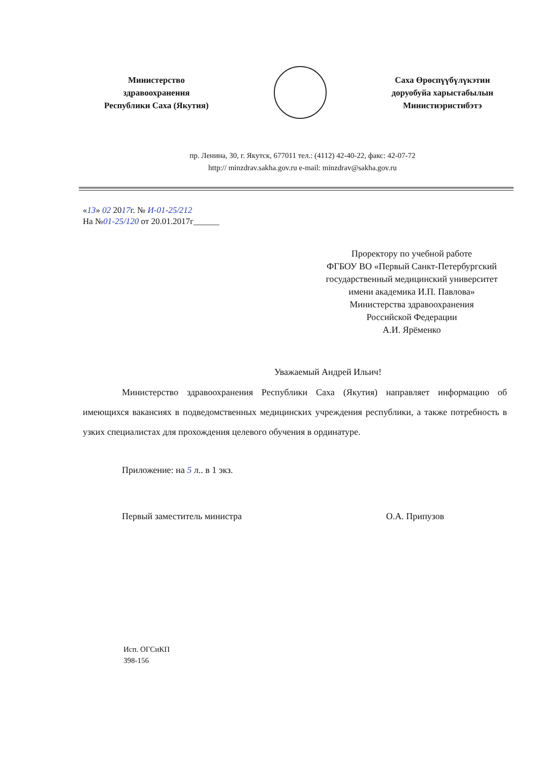Министерство
здравоохранения
Республики Саха (Якутия)
Саха Өрөспүүбүлүкэтин
доруобуйа харыстабылын
Министиэристибэтэ
пр. Ленина, 30, г. Якутск, 677011 тел.: (4112) 42-40-22, факс: 42-07-72
http:// minzdrav.sakha.gov.ru e-mail: minzdrav@sakha.gov.ru
«13» 02 2017г. № И-01-25/212
На №01-25/120 от 20.01.2017г______
Проректору по учебной работе
ФГБОУ ВО «Первый Санкт-Петербургский
государственный медицинский университет
имени академика И.П. Павлова»
Министерства здравоохранения
Российской Федерации
А.И. Ярёменко
Уважаемый Андрей Ильич!
Министерство здравоохранения Республики Саха (Якутия) направляет информацию об имеющихся вакансиях в подведомственных медицинских учреждения республики, а также потребность в узких специалистах для прохождения целевого обучения в ординатуре.
Приложение: на 5 л.. в 1 экз.
Первый заместитель министра О.А. Припузов
Исп. ОГСиКП
398-156